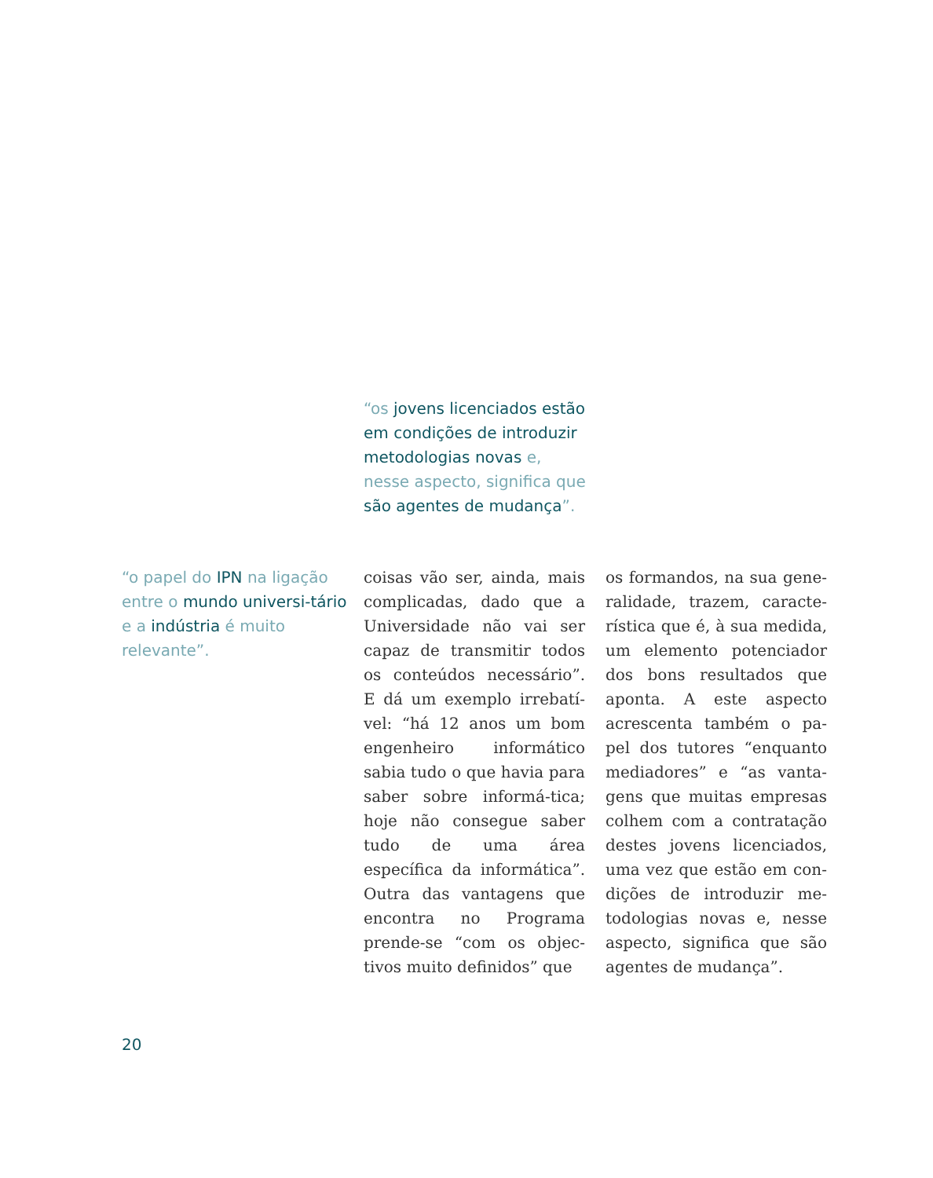“os jovens licenciados estão em condições de introduzir metodologias novas e, nesse aspecto, significa que são agentes de mudança”.
“o papel do IPN na ligação entre o mundo universi-tário e a indústria é muito relevante”.
coisas vão ser, ainda, mais complicadas, dado que a Universidade não vai ser capaz de transmitir todos os conteúdos necessário”. E dá um exemplo irrebatí-vel: “há 12 anos um bom engenheiro informático sabia tudo o que havia para saber sobre informá-tica; hoje não consegue saber tudo de uma área específica da informática”. Outra das vantagens que encontra no Programa prende-se “com os objec-tivos muito definidos” que
os formandos, na sua gene-ralidade, trazem, caracte-rística que é, à sua medida, um elemento potenciador dos bons resultados que aponta. A este aspecto acrescenta também o pa-pel dos tutores “enquanto mediadores” e “as vanta-gens que muitas empresas colhem com a contratação destes jovens licenciados, uma vez que estão em con-dições de introduzir me-todologias novas e, nesse aspecto, significa que são agentes de mudança”.
20